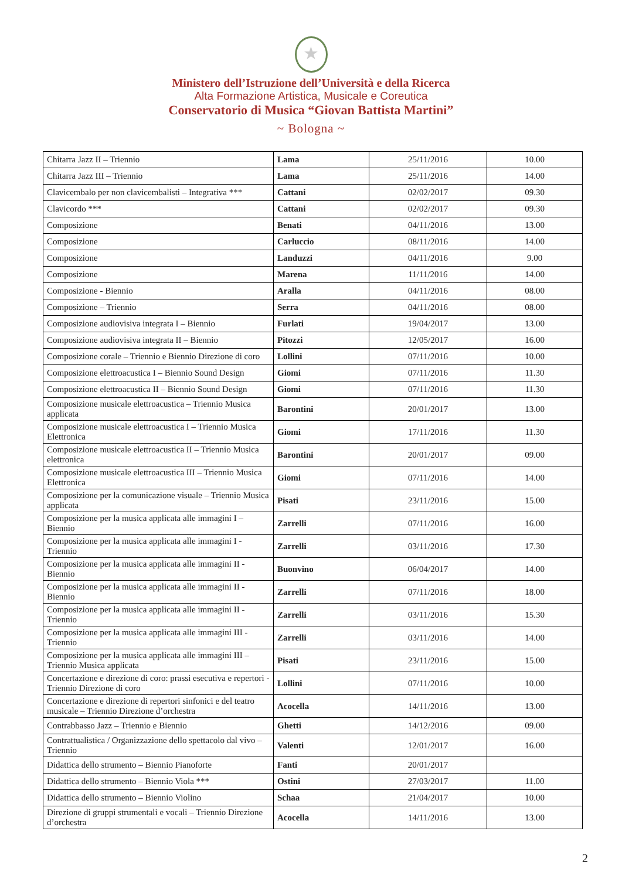★
Ministero dell’Istruzione dell’Università e della Ricerca
Alta Formazione Artistica, Musicale e Coreutica
Conservatorio di Musica “Giovan Battista Martini”
~ Bologna ~
| Chitarra Jazz II – Triennio | Lama | 25/11/2016 | 10.00 |
| Chitarra Jazz III – Triennio | Lama | 25/11/2016 | 14.00 |
| Clavicembalo per non clavicembalisti – Integrativa *** | Cattani | 02/02/2017 | 09.30 |
| Clavicordo *** | Cattani | 02/02/2017 | 09.30 |
| Composizione | Benati | 04/11/2016 | 13.00 |
| Composizione | Carluccio | 08/11/2016 | 14.00 |
| Composizione | Landuzzi | 04/11/2016 | 9.00 |
| Composizione | Marena | 11/11/2016 | 14.00 |
| Composizione - Biennio | Aralla | 04/11/2016 | 08.00 |
| Composizione – Triennio | Serra | 04/11/2016 | 08.00 |
| Composizione audiovisiva integrata I – Biennio | Furlati | 19/04/2017 | 13.00 |
| Composizione audiovisiva integrata II – Biennio | Pitozzi | 12/05/2017 | 16.00 |
| Composizione corale – Triennio e Biennio Direzione di coro | Lollini | 07/11/2016 | 10.00 |
| Composizione elettroacustica I – Biennio Sound Design | Giomi | 07/11/2016 | 11.30 |
| Composizione elettroacustica II – Biennio Sound Design | Giomi | 07/11/2016 | 11.30 |
| Composizione musicale elettroacustica – Triennio Musica applicata | Barontini | 20/01/2017 | 13.00 |
| Composizione musicale elettroacustica I – Triennio Musica Elettronica | Giomi | 17/11/2016 | 11.30 |
| Composizione musicale elettroacustica II – Triennio Musica elettronica | Barontini | 20/01/2017 | 09.00 |
| Composizione musicale elettroacustica III – Triennio Musica Elettronica | Giomi | 07/11/2016 | 14.00 |
| Composizione per la comunicazione visuale – Triennio Musica applicata | Pisati | 23/11/2016 | 15.00 |
| Composizione per la musica applicata alle immagini I – Biennio | Zarrelli | 07/11/2016 | 16.00 |
| Composizione per la musica applicata alle immagini I - Triennio | Zarrelli | 03/11/2016 | 17.30 |
| Composizione per la musica applicata alle immagini II - Biennio | Buonvino | 06/04/2017 | 14.00 |
| Composizione per la musica applicata alle immagini II - Biennio | Zarrelli | 07/11/2016 | 18.00 |
| Composizione per la musica applicata alle immagini II - Triennio | Zarrelli | 03/11/2016 | 15.30 |
| Composizione per la musica applicata alle immagini III - Triennio | Zarrelli | 03/11/2016 | 14.00 |
| Composizione per la musica applicata alle immagini III – Triennio Musica applicata | Pisati | 23/11/2016 | 15.00 |
| Concertazione e direzione di coro: prassi esecutiva e repertori - Triennio Direzione di coro | Lollini | 07/11/2016 | 10.00 |
| Concertazione e direzione di repertori sinfonici e del teatro musicale – Triennio Direzione d’orchestra | Acocella | 14/11/2016 | 13.00 |
| Contrabbasso Jazz – Triennio e Biennio | Ghetti | 14/12/2016 | 09.00 |
| Contrattualistica / Organizzazione dello spettacolo dal vivo – Triennio | Valenti | 12/01/2017 | 16.00 |
| Didattica dello strumento – Biennio Pianoforte | Fanti | 20/01/2017 | |
| Didattica dello strumento – Biennio Viola *** | Ostini | 27/03/2017 | 11.00 |
| Didattica dello strumento – Biennio Violino | Schaa | 21/04/2017 | 10.00 |
| Direzione di gruppi strumentali e vocali – Triennio Direzione d’orchestra | Acocella | 14/11/2016 | 13.00 |
2